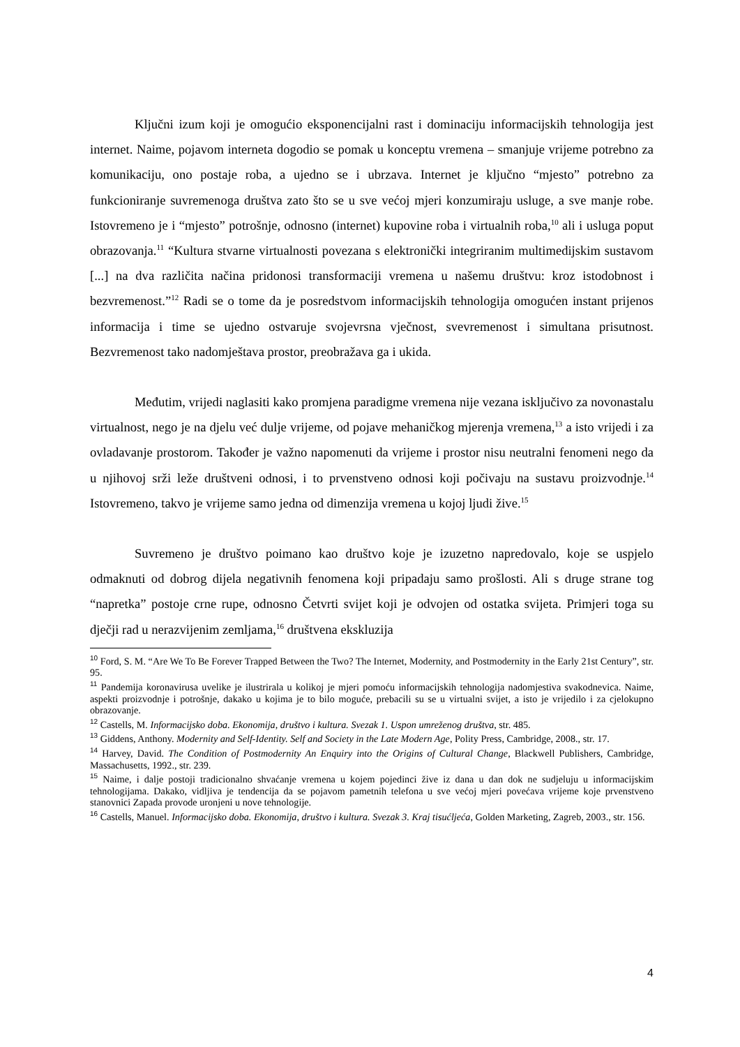Ključni izum koji je omogućio eksponencijalni rast i dominaciju informacijskih tehnologija jest internet. Naime, pojavom interneta dogodio se pomak u konceptu vremena – smanjuje vrijeme potrebno za komunikaciju, ono postaje roba, a ujedno se i ubrzava. Internet je ključno “mjesto” potrebno za funkcioniranje suvremenoga društva zato što se u sve većoj mjeri konzumiraju usluge, a sve manje robe. Istovremeno je i “mjesto” potrošnje, odnosno (internet) kupovine roba i virtualnih roba,<sup>10</sup> ali i usluga poput obrazovanja.<sup>11</sup> “Kultura stvarne virtualnosti povezana s elektronički integriranim multimedijskim sustavom [...] na dva različita načina pridonosi transformaciji vremena u našemu društvu: kroz istodobnost i bezvremenost.”<sup>12</sup> Radi se o tome da je posredstvom informacijskih tehnologija omogućen instant prijenos informacija i time se ujedno ostvaruje svojevrsna vječnost, svevremenost i simultana prisutnost. Bezvremenost tako nadomještava prostor, preobražava ga i ukida.
Međutim, vrijedi naglasiti kako promjena paradigme vremena nije vezana isključivo za novonastalu virtualnost, nego je na djelu već dulje vrijeme, od pojave mehaničkog mjerenja vremena,<sup>13</sup> a isto vrijedi i za ovladavanje prostorom. Također je važno napomenuti da vrijeme i prostor nisu neutralni fenomeni nego da u njihovoj srži leže društveni odnosi, i to prvenstveno odnosi koji počivaju na sustavu proizvodnje.<sup>14</sup> Istovremeno, takvo je vrijeme samo jedna od dimenzija vremena u kojoj ljudi žive.<sup>15</sup>
Suvremeno je društvo poimano kao društvo koje je izuzetno napredovalo, koje se uspjelo odmaknuti od dobrog dijela negativnih fenomena koji pripadaju samo prošlosti. Ali s druge strane tog “napretka” postoje crne rupe, odnosno Četvrti svijet koji je odvojen od ostatka svijeta. Primjeri toga su dječji rad u nerazvijenim zemljama,<sup>16</sup> društvena ekskluzija
<sup>10</sup> Ford, S. M. “Are We To Be Forever Trapped Between the Two? The Internet, Modernity, and Postmodernity in the Early 21st Century”, str. 95.
<sup>11</sup> Pandemija koronavirusa uvelike je ilustrirala u kolikoj je mjeri pomoću informacijskih tehnologija nadomjestiva svakodnevica. Naime, aspekti proizvodnje i potrošnje, dakako u kojima je to bilo moguće, prebacili su se u virtualni svijet, a isto je vrijedilo i za cjelokupno obrazovanje.
<sup>12</sup> Castells, M. Informacijsko doba. Ekonomija, društvo i kultura. Svezak 1. Uspon umreženog društva, str. 485.
<sup>13</sup> Giddens, Anthony. Modernity and Self-Identity. Self and Society in the Late Modern Age, Polity Press, Cambridge, 2008., str. 17.
<sup>14</sup> Harvey, David. The Condition of Postmodernity An Enquiry into the Origins of Cultural Change, Blackwell Publishers, Cambridge, Massachusetts, 1992., str. 239.
<sup>15</sup> Naime, i dalje postoji tradicionalno shvaćanje vremena u kojem pojedinci žive iz dana u dan dok ne sudjeluju u informacijskim tehnologijama. Dakako, vidljiva je tendencija da se pojavom pametnih telefona u sve većoj mjeri povećava vrijeme koje prvenstveno stanovnici Zapada provode uronjeni u nove tehnologije.
<sup>16</sup> Castells, Manuel. Informacijsko doba. Ekonomija, društvo i kultura. Svezak 3. Kraj tisućljeća, Golden Marketing, Zagreb, 2003., str. 156.
4